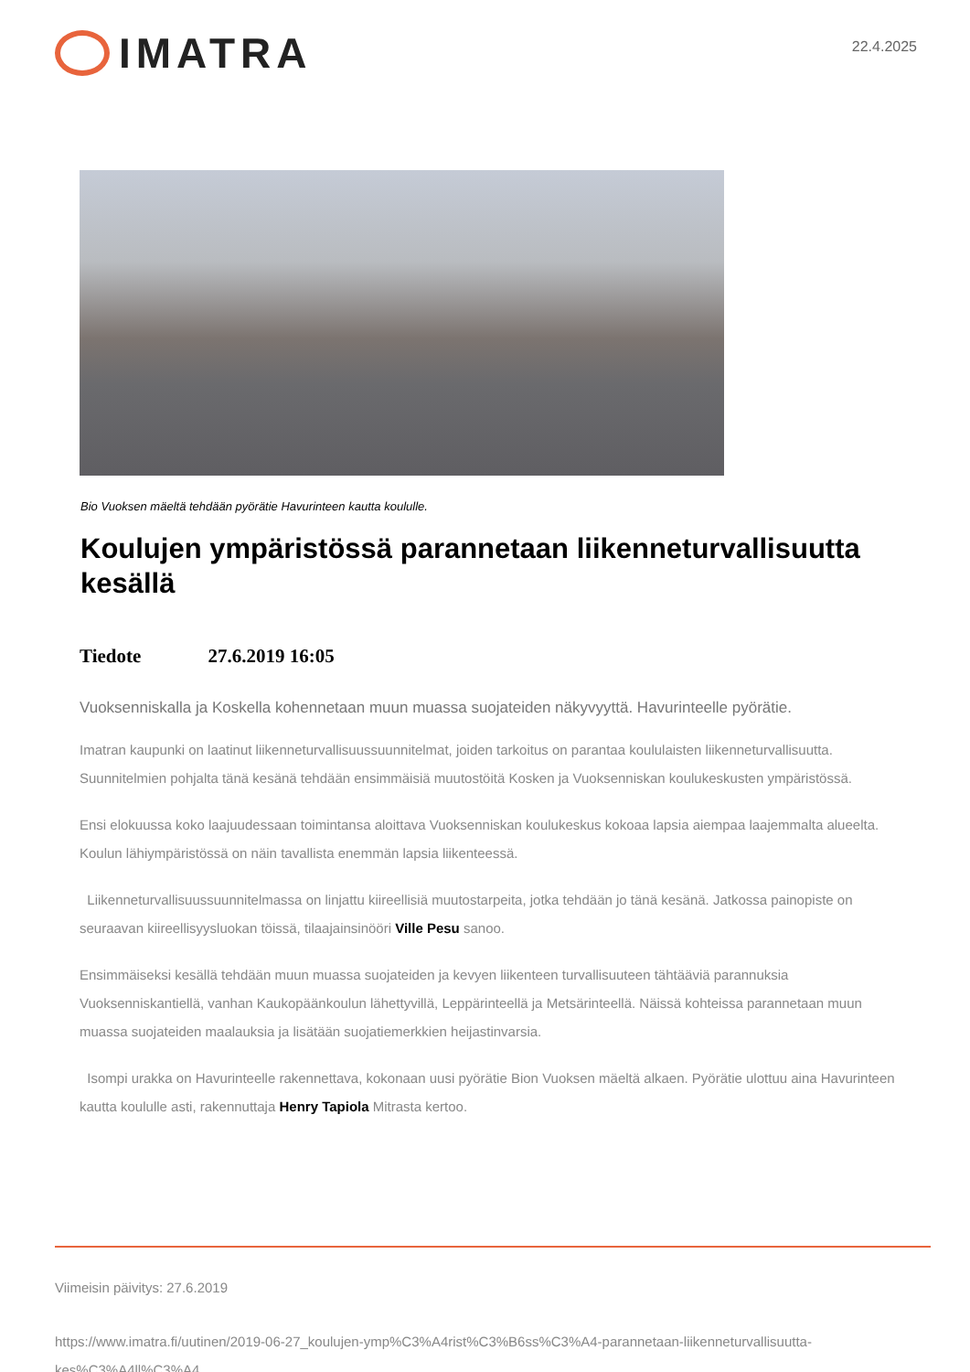IMATRA
22.4.2025
Bio Vuoksen mäeltä tehdään pyörätie Havurinteen kautta koululle.
Koulujen ympäristössä parannetaan liikenneturvallisuutta kesällä
Tiedote 27.6.2019 16:05
Vuoksenniskalla ja Koskella kohennetaan muun muassa suojateiden näkyvyyttä. Havurinteelle pyörätie.
Imatran kaupunki on laatinut liikenneturvallisuussuunnitelmat, joiden tarkoitus on parantaa koululaisten liikenneturvallisuutta. Suunnitelmien pohjalta tänä kesänä tehdään ensimmäisiä muutostöitä Kosken ja Vuoksenniskan koulukeskusten ympäristössä.
Ensi elokuussa koko laajuudessaan toimintansa aloittava Vuoksenniskan koulukeskus kokoaa lapsia aiempaa laajemmalta alueelta. Koulun lähiympäristössä on näin tavallista enemmän lapsia liikenteessä.
Liikenneturvallisuussuunnitelmassa on linjattu kiireellisiä muutostarpeita, jotka tehdään jo tänä kesänä. Jatkossa painopiste on seuraavan kiireellisyysluokan töissä, tilaajainsinööri Ville Pesu sanoo.
Ensimmäiseksi kesällä tehdään muun muassa suojateiden ja kevyen liikenteen turvallisuuteen tähtääviä parannuksia Vuoksenniskantiellä, vanhan Kaukopäänkoulun lähettyvillä, Leppärinteellä ja Metsärinteellä. Näissä kohteissa parannetaan muun muassa suojateiden maalauksia ja lisätään suojatiemerkkien heijastinvarsia.
Isompi urakka on Havurinteelle rakennettava, kokonaan uusi pyörätie Bion Vuoksen mäeltä alkaen. Pyörätie ulottuu aina Havurinteen kautta koululle asti, rakennuttaja Henry Tapiola Mitrasta kertoo.
Viimeisin päivitys: 27.6.2019
https://www.imatra.fi/uutinen/2019-06-27_koulujen-ymp%C3%A4rist%C3%B6ss%C3%A4-parannetaan-liikenneturvallisuutta-kes%C3%A4ll%C3%A4